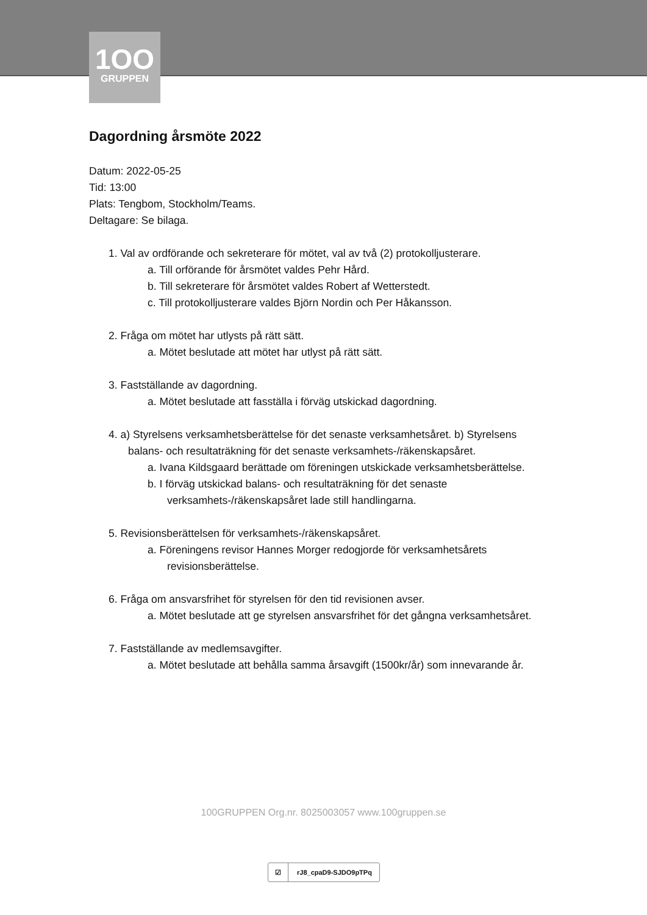1OO
GRUPPEN
Dagordning årsmöte 2022
Datum: 2022-05-25
Tid: 13:00
Plats: Tengbom, Stockholm/Teams.
Deltagare: Se bilaga.
1. Val av ordförande och sekreterare för mötet, val av två (2) protokolljusterare.
a. Till orförande för årsmötet valdes Pehr Hård.
b. Till sekreterare för årsmötet valdes Robert af Wetterstedt.
c. Till protokolljusterare valdes Björn Nordin och Per Håkansson.
2. Fråga om mötet har utlysts på rätt sätt.
a. Mötet beslutade att mötet har utlyst på rätt sätt.
3. Fastställande av dagordning.
a. Mötet beslutade att fasställa i förväg utskickad dagordning.
4. a) Styrelsens verksamhetsberättelse för det senaste verksamhetsåret. b) Styrelsens balans- och resultaträkning för det senaste verksamhets-/räkenskapsåret.
a. Ivana Kildsgaard berättade om föreningen utskickade verksamhetsberättelse.
b. I förväg utskickad balans- och resultaträkning för det senaste verksamhets-/räkenskapsåret lade still handlingarna.
5. Revisionsberättelsen för verksamhets-/räkenskapsåret.
a. Föreningens revisor Hannes Morger redogjorde för verksamhetsårets revisionsberättelse.
6. Fråga om ansvarsfrihet för styrelsen för den tid revisionen avser.
a. Mötet beslutade att ge styrelsen ansvarsfrihet för det gångna verksamhetsåret.
7. Fastställande av medlemsavgifter.
a. Mötet beslutade att behålla samma årsavgift (1500kr/år) som innevarande år.
100GRUPPEN Org.nr. 8025003057 www.100gruppen.se
☑ rJ8_cpaD9-SJDO9pTPq